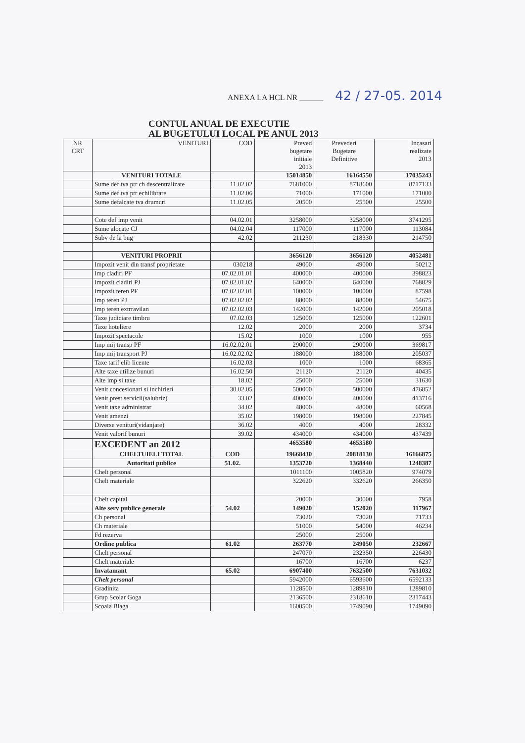ANEXA LA HCL NR ______ 42 / 27-05. 2014
CONTUL ANUAL DE EXECUTIE
AL BUGETULUI LOCAL PE ANUL 2013
| NR CRT | VENITURI | COD | Preved bugetare initiale 2013 | Prevederi Bugetare Definitive | Incasari realizate 2013 |
| --- | --- | --- | --- | --- | --- |
| | VENITURI TOTALE | | 15014850 | 16164550 | 17035243 |
| | Sume def tva ptr ch descentralizate | 11.02.02 | 7681000 | 8718600 | 8717133 |
| | Sume def tva ptr echilibrare | 11.02.06 | 71000 | 171000 | 171000 |
| | Sume defalcate tva drumuri | 11.02.05 | 20500 | 25500 | 25500 |
| | Cote def imp venit | 04.02.01 | 3258000 | 3258000 | 3741295 |
| | Sume alocate CJ | 04.02.04 | 117000 | 117000 | 113084 |
| | Subv de la bug | 42.02 | 211230 | 218330 | 214750 |
| | VENITURI PROPRII | | 3656120 | 3656120 | 4052481 |
| | Impozit venit din transf proprietate | 030218 | 49000 | 49000 | 50212 |
| | Imp cladiri PF | 07.02.01.01 | 400000 | 400000 | 398823 |
| | Impozit cladiri PJ | 07.02.01.02 | 640000 | 640000 | 768829 |
| | Impozit teren PF | 07.02.02.01 | 100000 | 100000 | 87598 |
| | Imp teren PJ | 07.02.02.02 | 88000 | 88000 | 54675 |
| | Imp teren extrravilan | 07.02.02.03 | 142000 | 142000 | 205018 |
| | Taxe judiciare timbru | 07.02.03 | 125000 | 125000 | 122601 |
| | Taxe hoteliere | 12.02 | 2000 | 2000 | 3734 |
| | Impozit spectacole | 15.02 | 1000 | 1000 | 955 |
| | Imp mij transp PF | 16.02.02.01 | 290000 | 290000 | 369817 |
| | Imp mij transport PJ | 16.02.02.02 | 188000 | 188000 | 205037 |
| | Taxe tarif elib licente | 16.02.03 | 1000 | 1000 | 68365 |
| | Alte taxe utilize bunuri | 16.02.50 | 21120 | 21120 | 40435 |
| | Alte imp si taxe | 18.02 | 25000 | 25000 | 31630 |
| | Venit concesionari si inchirieri | 30.02.05 | 500000 | 500000 | 476852 |
| | Venit prest servicii(salubriz) | 33.02 | 400000 | 400000 | 413716 |
| | Venit taxe administrar | 34.02 | 48000 | 48000 | 60568 |
| | Venit amenzi | 35.02 | 198000 | 198000 | 227845 |
| | Diverse venituri(vidanjare) | 36.02 | 4000 | 4000 | 28332 |
| | Venit valorif bunuri | 39.02 | 434000 | 434000 | 437439 |
| | EXCEDENT an 2012 | | 4653580 | 4653580 | |
| | CHELTUIELI TOTAL | COD | 19668430 | 20818130 | 16166875 |
| | Autoritati publice | 51.02. | 1353720 | 1368440 | 1248387 |
| | Chelt personal | | 1011100 | 1005820 | 974079 |
| | Chelt materiale | | 322620 | 332620 | 266350 |
| | Chelt capital | | 20000 | 30000 | 7958 |
| | Alte serv publice generale | 54.02 | 149020 | 152020 | 117967 |
| | Ch personal | | 73020 | 73020 | 71733 |
| | Ch materiale | | 51000 | 54000 | 46234 |
| | Fd rezerva | | 25000 | 25000 | |
| | Ordine publica | 61.02 | 263770 | 249050 | 232667 |
| | Chelt personal | | 247070 | 232350 | 226430 |
| | Chelt materiale | | 16700 | 16700 | 6237 |
| | Invatamant | 65.02 | 6907400 | 7632500 | 7631032 |
| | Chelt personal | | 5942000 | 6593600 | 6592133 |
| | Gradinita | | 1128500 | 1289810 | 1289810 |
| | Grup Scolar Goga | | 2136500 | 2318610 | 2317443 |
| | Scoala Blaga | | 1608500 | 1749090 | 1749090 |